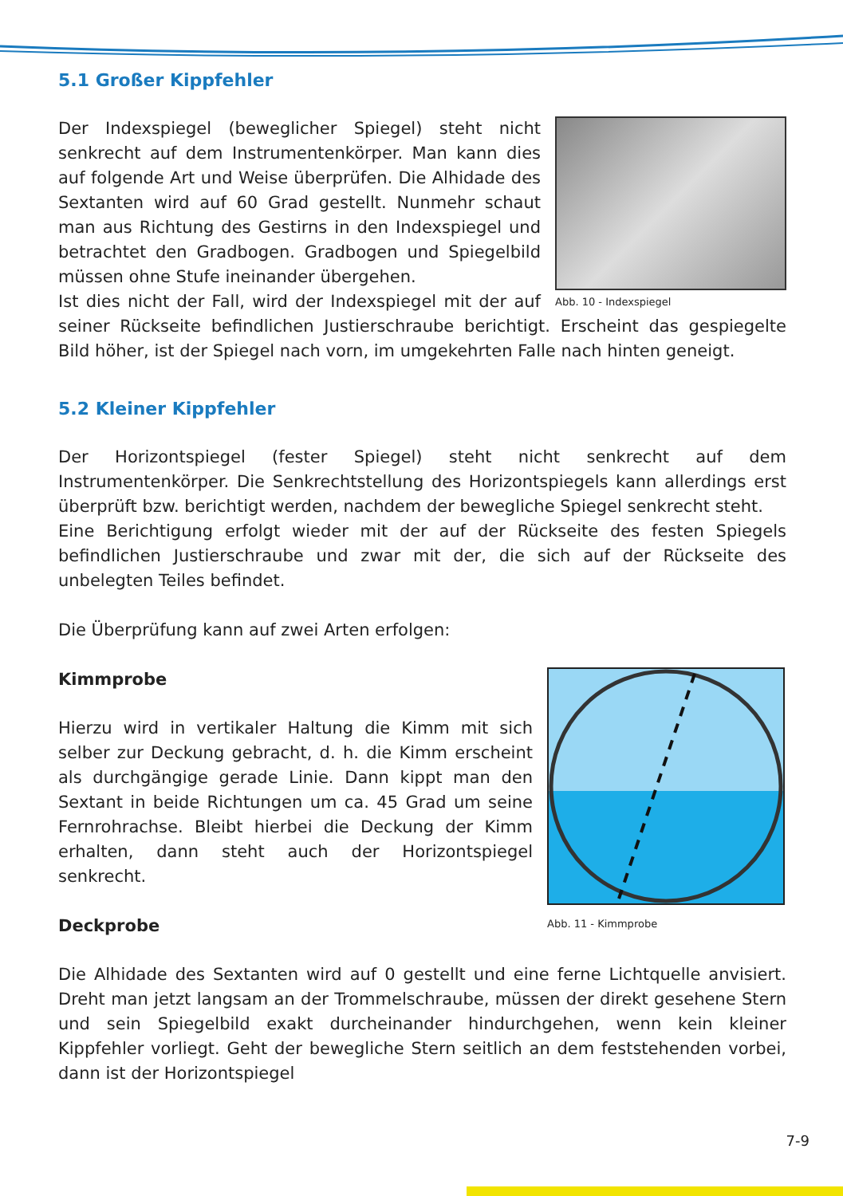5.1 Großer Kippfehler
Abb. 10 - Indexspiegel
Der Indexspiegel (beweglicher Spiegel) steht nicht senkrecht auf dem Instrumentenkörper. Man kann dies auf folgende Art und Weise überprüfen. Die Alhidade des Sextanten wird auf 60 Grad gestellt. Nunmehr schaut man aus Richtung des Gestirns in den Indexspiegel und betrachtet den Gradbogen. Gradbogen und Spiegelbild müssen ohne Stufe ineinander übergehen.
Ist dies nicht der Fall, wird der Indexspiegel mit der auf seiner Rückseite befindlichen Justierschraube berichtigt. Erscheint das gespiegelte Bild höher, ist der Spiegel nach vorn, im umgekehrten Falle nach hinten geneigt.
5.2 Kleiner Kippfehler
Der Horizontspiegel (fester Spiegel) steht nicht senkrecht auf dem Instrumentenkörper. Die Senkrechtstellung des Horizontspiegels kann allerdings erst überprüft bzw. berichtigt werden, nachdem der bewegliche Spiegel senkrecht steht.
Eine Berichtigung erfolgt wieder mit der auf der Rückseite des festen Spiegels befindlichen Justierschraube und zwar mit der, die sich auf der Rückseite des unbelegten Teiles befindet.
Die Überprüfung kann auf zwei Arten erfolgen:
Abb. 11 - Kimmprobe
Kimmprobe
Hierzu wird in vertikaler Haltung die Kimm mit sich selber zur Deckung gebracht, d. h. die Kimm erscheint als durchgängige gerade Linie. Dann kippt man den Sextant in beide Richtungen um ca. 45 Grad um seine Fernrohrachse. Bleibt hierbei die Deckung der Kimm erhalten, dann steht auch der Horizontspiegel senkrecht.
Deckprobe
Die Alhidade des Sextanten wird auf 0 gestellt und eine ferne Lichtquelle anvisiert. Dreht man jetzt langsam an der Trommelschraube, müssen der direkt gesehene Stern und sein Spiegelbild exakt durcheinander hindurchgehen, wenn kein kleiner Kippfehler vorliegt. Geht der bewegliche Stern seitlich an dem feststehenden vorbei, dann ist der Horizontspiegel
7-9